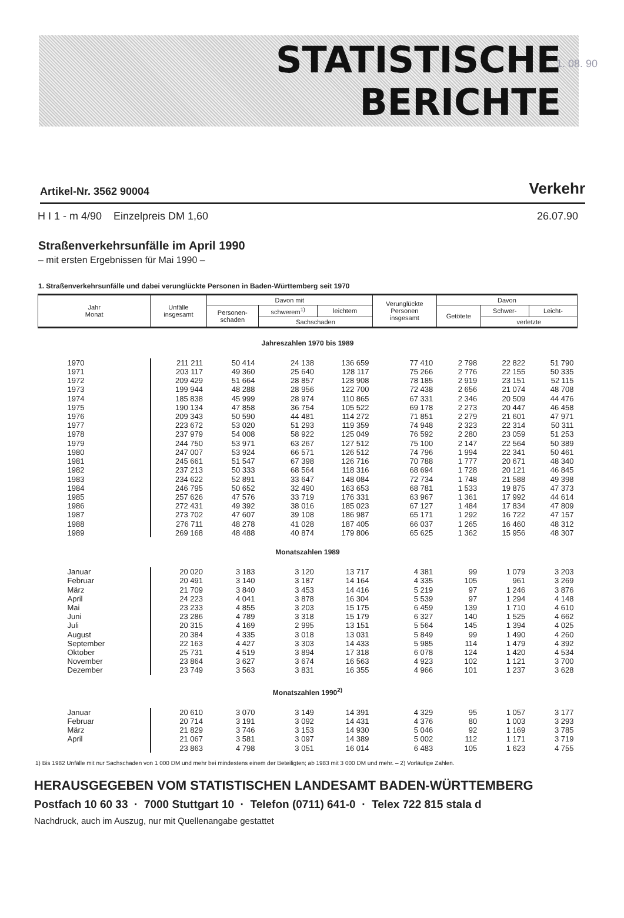1. 08. 90
STATISTISCHE
BERICHTE
Artikel-Nr. 3562 90004 Verkehr
H I 1 - m 4/90 Einzelpreis DM 1,60 26.07.90
Straßenverkehrsunfälle im April 1990
– mit ersten Ergebnissen für Mai 1990 –
1. Straßenverkehrsunfälle und dabei verunglückte Personen in Baden-Württemberg seit 1970
| Jahr Monat | Unfälle insgesamt | Davon mit | | | Verunglückte Personen insgesamt | Davon | | |
| --- | --- | --- | --- | --- | --- | --- | --- | --- |
| | | Personen- schaden | schwerem<sup>1)</sup> | leichtem | | Getötete | Schwer- | Leicht- |
| | | | Sachschaden | | | | verletzte | |
| Jahreszahlen 1970 bis 1989 | | | | | | | | |
| 1970 | 211 211 | 50 414 | 24 138 | 136 659 | 77 410 | 2 798 | 22 822 | 51 790 |
| 1971 | 203 117 | 49 360 | 25 640 | 128 117 | 75 266 | 2 776 | 22 155 | 50 335 |
| 1972 | 209 429 | 51 664 | 28 857 | 128 908 | 78 185 | 2 919 | 23 151 | 52 115 |
| 1973 | 199 944 | 48 288 | 28 956 | 122 700 | 72 438 | 2 656 | 21 074 | 48 708 |
| 1974 | 185 838 | 45 999 | 28 974 | 110 865 | 67 331 | 2 346 | 20 509 | 44 476 |
| 1975 | 190 134 | 47 858 | 36 754 | 105 522 | 69 178 | 2 273 | 20 447 | 46 458 |
| 1976 | 209 343 | 50 590 | 44 481 | 114 272 | 71 851 | 2 279 | 21 601 | 47 971 |
| 1977 | 223 672 | 53 020 | 51 293 | 119 359 | 74 948 | 2 323 | 22 314 | 50 311 |
| 1978 | 237 979 | 54 008 | 58 922 | 125 049 | 76 592 | 2 280 | 23 059 | 51 253 |
| 1979 | 244 750 | 53 971 | 63 267 | 127 512 | 75 100 | 2 147 | 22 564 | 50 389 |
| 1980 | 247 007 | 53 924 | 66 571 | 126 512 | 74 796 | 1 994 | 22 341 | 50 461 |
| 1981 | 245 661 | 51 547 | 67 398 | 126 716 | 70 788 | 1 777 | 20 671 | 48 340 |
| 1982 | 237 213 | 50 333 | 68 564 | 118 316 | 68 694 | 1 728 | 20 121 | 46 845 |
| 1983 | 234 622 | 52 891 | 33 647 | 148 084 | 72 734 | 1 748 | 21 588 | 49 398 |
| 1984 | 246 795 | 50 652 | 32 490 | 163 653 | 68 781 | 1 533 | 19 875 | 47 373 |
| 1985 | 257 626 | 47 576 | 33 719 | 176 331 | 63 967 | 1 361 | 17 992 | 44 614 |
| 1986 | 272 431 | 49 392 | 38 016 | 185 023 | 67 127 | 1 484 | 17 834 | 47 809 |
| 1987 | 273 702 | 47 607 | 39 108 | 186 987 | 65 171 | 1 292 | 16 722 | 47 157 |
| 1988 | 276 711 | 48 278 | 41 028 | 187 405 | 66 037 | 1 265 | 16 460 | 48 312 |
| 1989 | 269 168 | 48 488 | 40 874 | 179 806 | 65 625 | 1 362 | 15 956 | 48 307 |
| Monatszahlen 1989 | | | | | | | | |
| Januar | 20 020 | 3 183 | 3 120 | 13 717 | 4 381 | 99 | 1 079 | 3 203 |
| Februar | 20 491 | 3 140 | 3 187 | 14 164 | 4 335 | 105 | 961 | 3 269 |
| März | 21 709 | 3 840 | 3 453 | 14 416 | 5 219 | 97 | 1 246 | 3 876 |
| April | 24 223 | 4 041 | 3 878 | 16 304 | 5 539 | 97 | 1 294 | 4 148 |
| Mai | 23 233 | 4 855 | 3 203 | 15 175 | 6 459 | 139 | 1 710 | 4 610 |
| Juni | 23 286 | 4 789 | 3 318 | 15 179 | 6 327 | 140 | 1 525 | 4 662 |
| Juli | 20 315 | 4 169 | 2 995 | 13 151 | 5 564 | 145 | 1 394 | 4 025 |
| August | 20 384 | 4 335 | 3 018 | 13 031 | 5 849 | 99 | 1 490 | 4 260 |
| September | 22 163 | 4 427 | 3 303 | 14 433 | 5 985 | 114 | 1 479 | 4 392 |
| Oktober | 25 731 | 4 519 | 3 894 | 17 318 | 6 078 | 124 | 1 420 | 4 534 |
| November | 23 864 | 3 627 | 3 674 | 16 563 | 4 923 | 102 | 1 121 | 3 700 |
| Dezember | 23 749 | 3 563 | 3 831 | 16 355 | 4 966 | 101 | 1 237 | 3 628 |
| Monatszahlen 1990<sup>2)</sup> | | | | | | | | |
| Januar | 20 610 | 3 070 | 3 149 | 14 391 | 4 329 | 95 | 1 057 | 3 177 |
| Februar | 20 714 | 3 191 | 3 092 | 14 431 | 4 376 | 80 | 1 003 | 3 293 |
| März | 21 829 | 3 746 | 3 153 | 14 930 | 5 046 | 92 | 1 169 | 3 785 |
| April | 21 067 | 3 581 | 3 097 | 14 389 | 5 002 | 112 | 1 171 | 3 719 |
| | 23 863 | 4 798 | 3 051 | 16 014 | 6 483 | 105 | 1 623 | 4 755 |
1) Bis 1982 Unfälle mit nur Sachschaden von 1 000 DM und mehr bei mindestens einem der Beteiligten; ab 1983 mit 3 000 DM und mehr. – 2) Vorläufige Zahlen.
HERAUSGEGEBEN VOM STATISTISCHEN LANDESAMT BADEN-WÜRTTEMBERG
Postfach 10 60 33 · 7000 Stuttgart 10 · Telefon (0711) 641-0 · Telex 722 815 stala d
Nachdruck, auch im Auszug, nur mit Quellenangabe gestattet